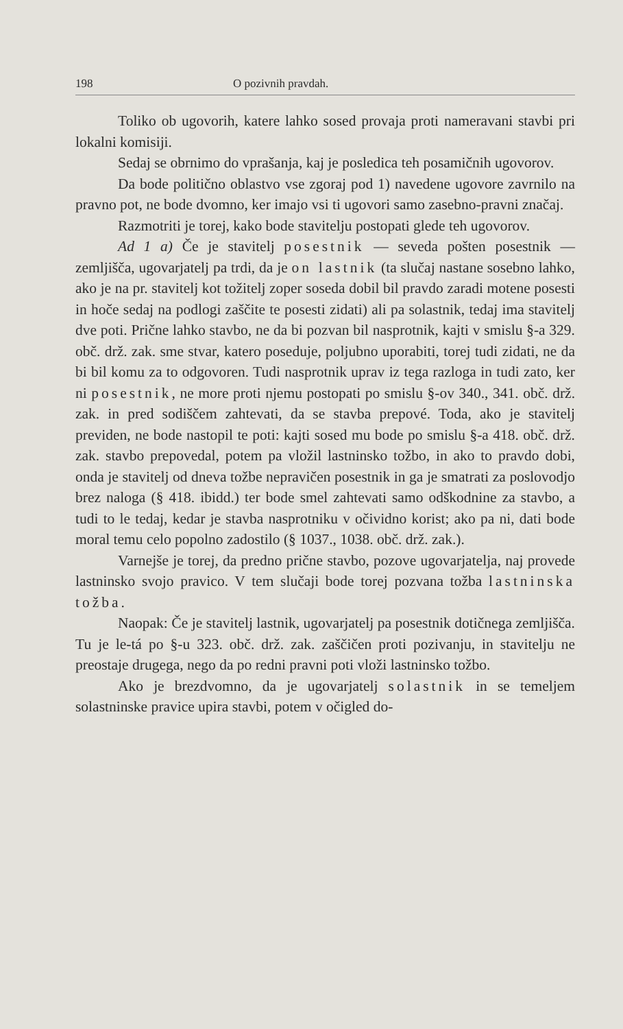198 O pozivnih pravdah.
Toliko ob ugovorih, katere lahko sosed provaja proti nameravani stavbi pri lokalni komisiji.
Sedaj se obrnimo do vprašanja, kaj je posledica teh posamičnih ugovorov.
Da bode politično oblastvo vse zgoraj pod 1) navedene ugovore zavrnilo na pravno pot, ne bode dvomno, ker imajo vsi ti ugovori samo zasebno-pravni značaj.
Razmotriti je torej, kako bode stavitelju postopati glede teh ugovorov.
Ad 1 a) Če je stavitelj posestnik — seveda pošten posestnik — zemljišča, ugovarjatelj pa trdi, da je on lastnik (ta slučaj nastane sosebno lahko, ako je na pr. stavitelj kot tožitelj zoper soseda dobil bil pravdo zaradi motene posesti in hoče sedaj na podlogi zaščite te posesti zidati) ali pa solastnik, tedaj ima stavitelj dve poti. Prične lahko stavbo, ne da bi pozvan bil nasprotnik, kajti v smislu §-a 329. obč. drž. zak. sme stvar, katero poseduje, poljubno uporabiti, torej tudi zidati, ne da bi bil komu za to odgovoren. Tudi nasprotnik uprav iz tega razloga in tudi zato, ker ni posestnik, ne more proti njemu postopati po smislu §-ov 340., 341. obč. drž. zak. in pred sodiščem zahtevati, da se stavba prepové. Toda, ako je stavitelj previden, ne bode nastopil te poti: kajti sosed mu bode po smislu §-a 418. obč. drž. zak. stavbo prepovedal, potem pa vložil lastninsko tožbo, in ako to pravdo dobi, onda je stavitelj od dneva tožbe nepravičen posestnik in ga je smatrati za poslovodjo brez naloga (§ 418. ibidd.) ter bode smel zahtevati samo odškodnine za stavbo, a tudi to le tedaj, kedar je stavba nasprotniku v očividno korist; ako pa ni, dati bode moral temu celo popolno zadostilo (§ 1037., 1038. obč. drž. zak.).
Varnejše je torej, da predno prične stavbo, pozove ugovarjatelja, naj provede lastninsko svojo pravico. V tem slučaji bode torej pozvana tožba lastninska tožba.
Naopak: Če je stavitelj lastnik, ugovarjatelj pa posestnik dotičnega zemljišča. Tu je le-tá po §-u 323. obč. drž. zak. zaščičen proti pozivanju, in stavitelju ne preostaje drugega, nego da po redni pravni poti vloži lastninsko tožbo.
Ako je brezdvomno, da je ugovarjatelj solastnik in se temeljem solastninske pravice upira stavbi, potem v očigled do-